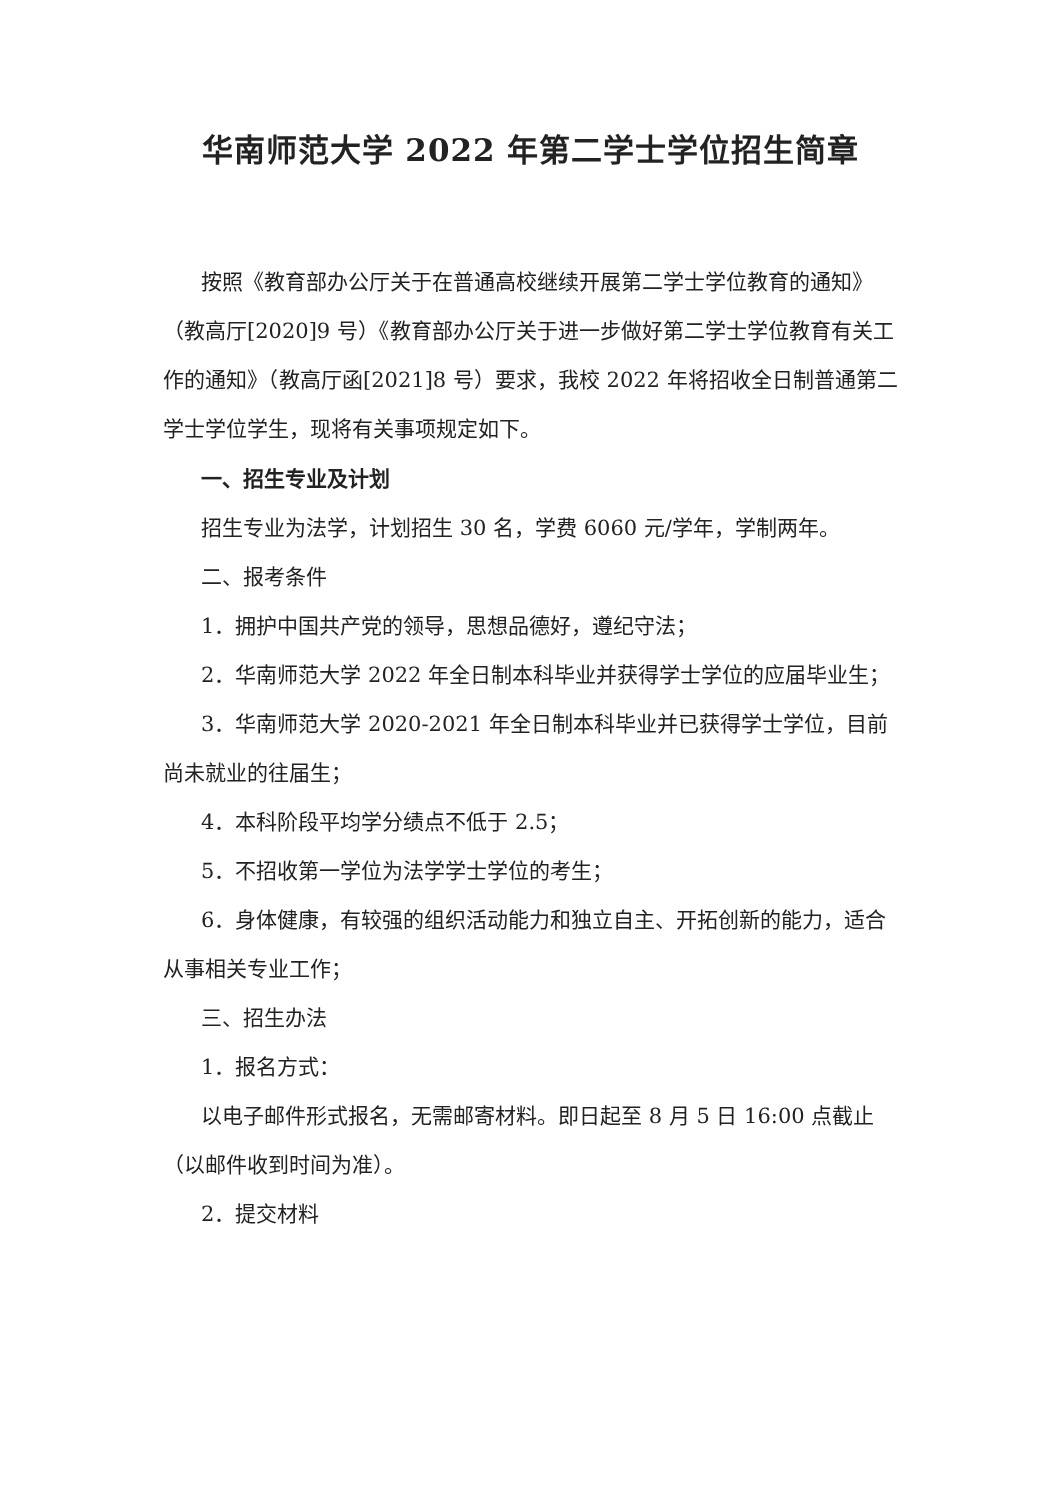华南师范大学 2022 年第二学士学位招生简章
按照《教育部办公厅关于在普通高校继续开展第二学士学位教育的通知》（教高厅[2020]9 号）《教育部办公厅关于进一步做好第二学士学位教育有关工作的通知》（教高厅函[2021]8 号）要求，我校 2022 年将招收全日制普通第二学士学位学生，现将有关事项规定如下。
一、招生专业及计划
招生专业为法学，计划招生 30 名，学费 6060 元/学年，学制两年。
二、报考条件
1．拥护中国共产党的领导，思想品德好，遵纪守法；
2．华南师范大学 2022 年全日制本科毕业并获得学士学位的应届毕业生；
3．华南师范大学 2020-2021 年全日制本科毕业并已获得学士学位，目前尚未就业的往届生；
4．本科阶段平均学分绩点不低于 2.5；
5．不招收第一学位为法学学士学位的考生；
6．身体健康，有较强的组织活动能力和独立自主、开拓创新的能力，适合从事相关专业工作；
三、招生办法
1．报名方式：
以电子邮件形式报名，无需邮寄材料。即日起至 8 月 5 日 16:00 点截止（以邮件收到时间为准）。
2．提交材料